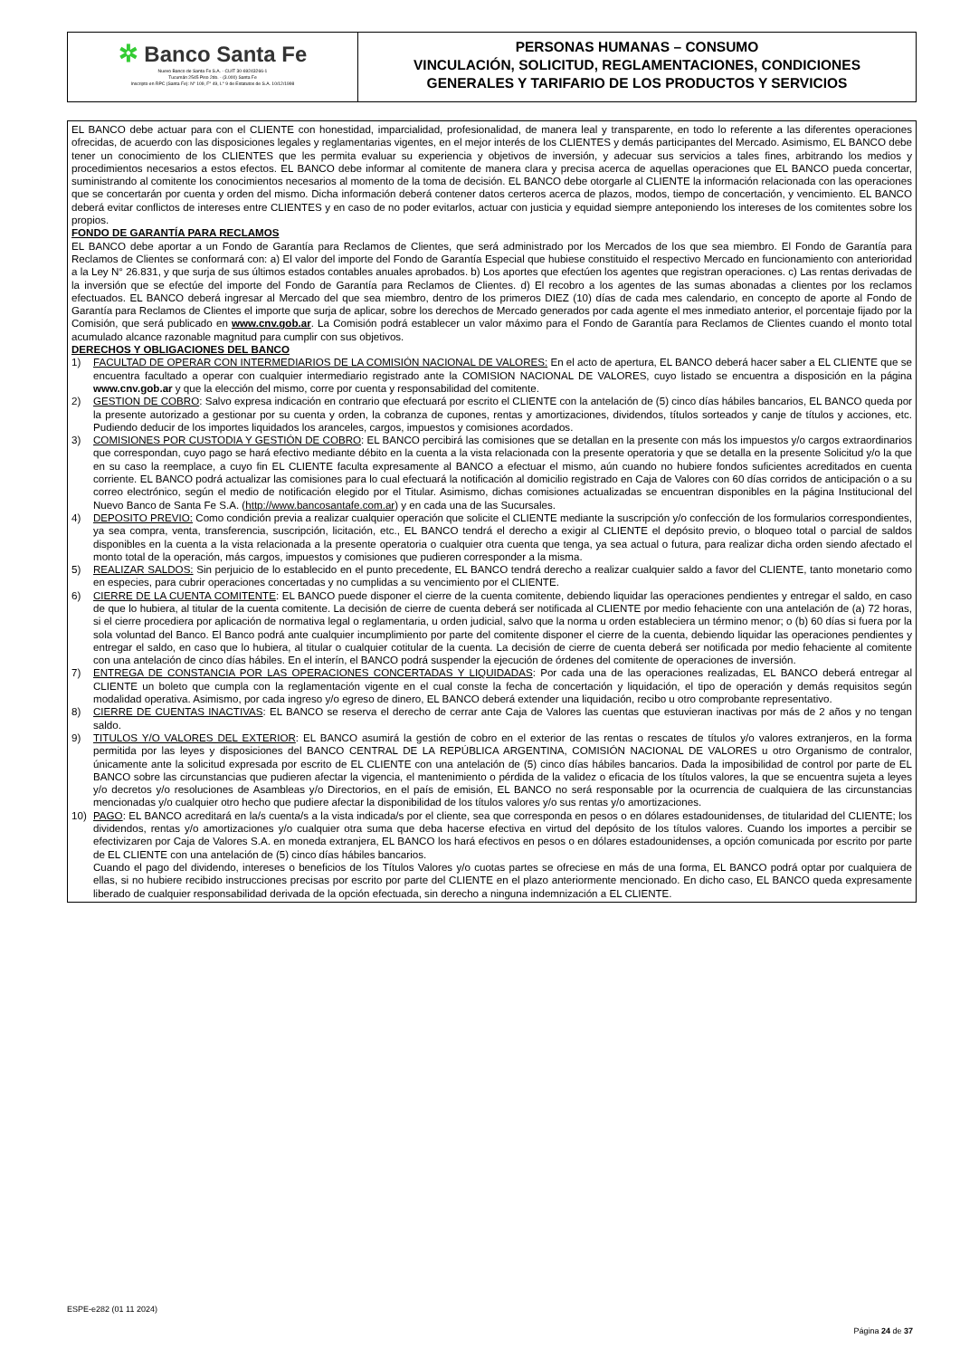✲ Banco Santa Fe
Nuevo Banco de Santa Fe S.A. - CUIT 30-69243266-1
Tucumán 2545 Piso 2do. - (3.000) Santa Fe
Inscripto en RPC (Santa Fe): N° 109, F° 49, L° 9 de Estatutos de S.A. 10/12/1998
PERSONAS HUMANAS – CONSUMO
VINCULACIÓN, SOLICITUD, REGLAMENTACIONES, CONDICIONES
GENERALES Y TARIFARIO DE LOS PRODUCTOS Y SERVICIOS
EL BANCO debe actuar para con el CLIENTE con honestidad, imparcialidad, profesionalidad, de manera leal y transparente, en todo lo referente a las diferentes operaciones ofrecidas, de acuerdo con las disposiciones legales y reglamentarias vigentes, en el mejor interés de los CLIENTES y demás participantes del Mercado. Asimismo, EL BANCO debe tener un conocimiento de los CLIENTES que les permita evaluar su experiencia y objetivos de inversión, y adecuar sus servicios a tales fines, arbitrando los medios y procedimientos necesarios a estos efectos. EL BANCO debe informar al comitente de manera clara y precisa acerca de aquellas operaciones que EL BANCO pueda concertar, suministrando al comitente los conocimientos necesarios al momento de la toma de decisión. EL BANCO debe otorgarle al CLIENTE la información relacionada con las operaciones que se concertarán por cuenta y orden del mismo. Dicha información deberá contener datos certeros acerca de plazos, modos, tiempo de concertación, y vencimiento. EL BANCO deberá evitar conflictos de intereses entre CLIENTES y en caso de no poder evitarlos, actuar con justicia y equidad siempre anteponiendo los intereses de los comitentes sobre los propios.
FONDO DE GARANTÍA PARA RECLAMOS
EL BANCO debe aportar a un Fondo de Garantía para Reclamos de Clientes, que será administrado por los Mercados de los que sea miembro. El Fondo de Garantía para Reclamos de Clientes se conformará con: a) El valor del importe del Fondo de Garantía Especial que hubiese constituido el respectivo Mercado en funcionamiento con anterioridad a la Ley N° 26.831, y que surja de sus últimos estados contables anuales aprobados. b) Los aportes que efectúen los agentes que registran operaciones. c) Las rentas derivadas de la inversión que se efectúe del importe del Fondo de Garantía para Reclamos de Clientes. d) El recobro a los agentes de las sumas abonadas a clientes por los reclamos efectuados. EL BANCO deberá ingresar al Mercado del que sea miembro, dentro de los primeros DIEZ (10) días de cada mes calendario, en concepto de aporte al Fondo de Garantía para Reclamos de Clientes el importe que surja de aplicar, sobre los derechos de Mercado generados por cada agente el mes inmediato anterior, el porcentaje fijado por la Comisión, que será publicado en www.cnv.gob.ar. La Comisión podrá establecer un valor máximo para el Fondo de Garantía para Reclamos de Clientes cuando el monto total acumulado alcance razonable magnitud para cumplir con sus objetivos.
DERECHOS Y OBLIGACIONES DEL BANCO
1) FACULTAD DE OPERAR CON INTERMEDIARIOS DE LA COMISIÓN NACIONAL DE VALORES: En el acto de apertura, EL BANCO deberá hacer saber a EL CLIENTE que se encuentra facultado a operar con cualquier intermediario registrado ante la COMISION NACIONAL DE VALORES, cuyo listado se encuentra a disposición en la página www.cnv.gob.ar y que la elección del mismo, corre por cuenta y responsabilidad del comitente.
2) GESTION DE COBRO: Salvo expresa indicación en contrario que efectuará por escrito el CLIENTE con la antelación de (5) cinco días hábiles bancarios, EL BANCO queda por la presente autorizado a gestionar por su cuenta y orden, la cobranza de cupones, rentas y amortizaciones, dividendos, títulos sorteados y canje de títulos y acciones, etc. Pudiendo deducir de los importes liquidados los aranceles, cargos, impuestos y comisiones acordados.
3) COMISIONES POR CUSTODIA Y GESTIÓN DE COBRO: EL BANCO percibirá las comisiones que se detallan en la presente con más los impuestos y/o cargos extraordinarios que correspondan, cuyo pago se hará efectivo mediante débito en la cuenta a la vista relacionada con la presente operatoria y que se detalla en la presente Solicitud y/o la que en su caso la reemplace, a cuyo fin EL CLIENTE faculta expresamente al BANCO a efectuar el mismo, aún cuando no hubiere fondos suficientes acreditados en cuenta corriente. EL BANCO podrá actualizar las comisiones para lo cual efectuará la notificación al domicilio registrado en Caja de Valores con 60 días corridos de anticipación o a su correo electrónico, según el medio de notificación elegido por el Titular. Asimismo, dichas comisiones actualizadas se encuentran disponibles en la página Institucional del Nuevo Banco de Santa Fe S.A. (http://www.bancosantafe.com.ar) y en cada una de las Sucursales.
4) DEPOSITO PREVIO: Como condición previa a realizar cualquier operación que solicite el CLIENTE mediante la suscripción y/o confección de los formularios correspondientes, ya sea compra, venta, transferencia, suscripción, licitación, etc., EL BANCO tendrá el derecho a exigir al CLIENTE el depósito previo, o bloqueo total o parcial de saldos disponibles en la cuenta a la vista relacionada a la presente operatoria o cualquier otra cuenta que tenga, ya sea actual o futura, para realizar dicha orden siendo afectado el monto total de la operación, más cargos, impuestos y comisiones que pudieren corresponder a la misma.
5) REALIZAR SALDOS: Sin perjuicio de lo establecido en el punto precedente, EL BANCO tendrá derecho a realizar cualquier saldo a favor del CLIENTE, tanto monetario como en especies, para cubrir operaciones concertadas y no cumplidas a su vencimiento por el CLIENTE.
6) CIERRE DE LA CUENTA COMITENTE: EL BANCO puede disponer el cierre de la cuenta comitente, debiendo liquidar las operaciones pendientes y entregar el saldo, en caso de que lo hubiera, al titular de la cuenta comitente. La decisión de cierre de cuenta deberá ser notificada al CLIENTE por medio fehaciente con una antelación de (a) 72 horas, si el cierre procediera por aplicación de normativa legal o reglamentaria, u orden judicial, salvo que la norma u orden estableciera un término menor; o (b) 60 días si fuera por la sola voluntad del Banco. El Banco podrá ante cualquier incumplimiento por parte del comitente disponer el cierre de la cuenta, debiendo liquidar las operaciones pendientes y entregar el saldo, en caso que lo hubiera, al titular o cualquier cotitular de la cuenta. La decisión de cierre de cuenta deberá ser notificada por medio fehaciente al comitente con una antelación de cinco días hábiles. En el interín, el BANCO podrá suspender la ejecución de órdenes del comitente de operaciones de inversión.
7) ENTREGA DE CONSTANCIA POR LAS OPERACIONES CONCERTADAS Y LIQUIDADAS: Por cada una de las operaciones realizadas, EL BANCO deberá entregar al CLIENTE un boleto que cumpla con la reglamentación vigente en el cual conste la fecha de concertación y liquidación, el tipo de operación y demás requisitos según modalidad operativa. Asimismo, por cada ingreso y/o egreso de dinero, EL BANCO deberá extender una liquidación, recibo u otro comprobante representativo.
8) CIERRE DE CUENTAS INACTIVAS: EL BANCO se reserva el derecho de cerrar ante Caja de Valores las cuentas que estuvieran inactivas por más de 2 años y no tengan saldo.
9) TITULOS Y/O VALORES DEL EXTERIOR: EL BANCO asumirá la gestión de cobro en el exterior de las rentas o rescates de títulos y/o valores extranjeros, en la forma permitida por las leyes y disposiciones del BANCO CENTRAL DE LA REPÚBLICA ARGENTINA, COMISIÓN NACIONAL DE VALORES u otro Organismo de contralor, únicamente ante la solicitud expresada por escrito de EL CLIENTE con una antelación de (5) cinco días hábiles bancarios. Dada la imposibilidad de control por parte de EL BANCO sobre las circunstancias que pudieren afectar la vigencia, el mantenimiento o pérdida de la validez o eficacia de los títulos valores, la que se encuentra sujeta a leyes y/o decretos y/o resoluciones de Asambleas y/o Directorios, en el país de emisión, EL BANCO no será responsable por la ocurrencia de cualquiera de las circunstancias mencionadas y/o cualquier otro hecho que pudiere afectar la disponibilidad de los títulos valores y/o sus rentas y/o amortizaciones.
10) PAGO: EL BANCO acreditará en la/s cuenta/s a la vista indicada/s por el cliente, sea que corresponda en pesos o en dólares estadounidenses, de titularidad del CLIENTE; los dividendos, rentas y/o amortizaciones y/o cualquier otra suma que deba hacerse efectiva en virtud del depósito de los títulos valores. Cuando los importes a percibir se efectivizaren por Caja de Valores S.A. en moneda extranjera, EL BANCO los hará efectivos en pesos o en dólares estadounidenses, a opción comunicada por escrito por parte de EL CLIENTE con una antelación de (5) cinco días hábiles bancarios.
Cuando el pago del dividendo, intereses o beneficios de los Títulos Valores y/o cuotas partes se ofreciese en más de una forma, EL BANCO podrá optar por cualquiera de ellas, si no hubiere recibido instrucciones precisas por escrito por parte del CLIENTE en el plazo anteriormente mencionado. En dicho caso, EL BANCO queda expresamente liberado de cualquier responsabilidad derivada de la opción efectuada, sin derecho a ninguna indemnización a EL CLIENTE.
ESPE-e282 (01 11 2024)
Página 24 de 37